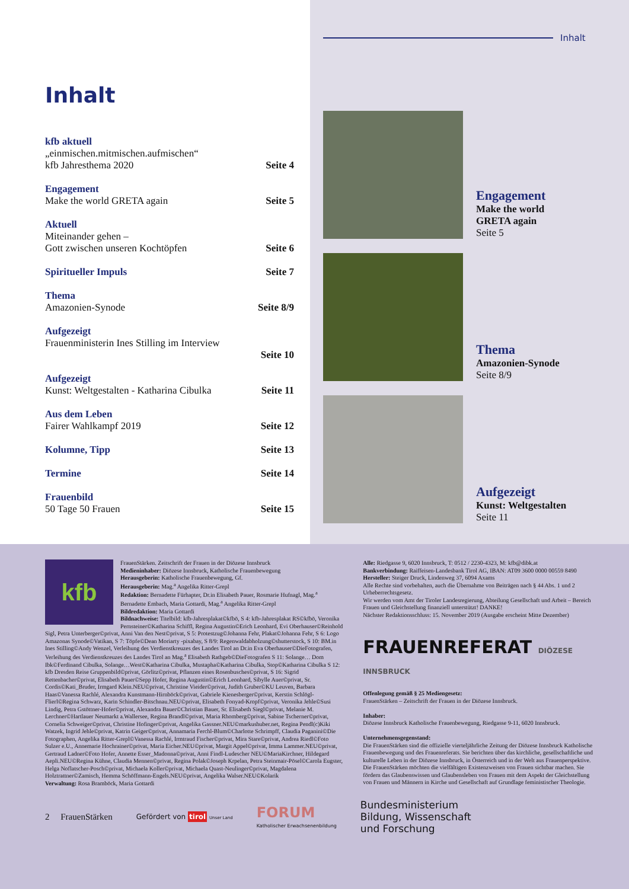Inhalt
kfb aktuell
„einmischen.mitmischen.aufmischen“
kfb Jahresthema 2020 Seite 4
Engagement
Make the world GRETA again Seite 5
Aktuell
Miteinander gehen –
Gott zwischen unseren Kochtöpfen Seite 6
Spiritueller Impuls Seite 7
Thema
Amazonien-Synode Seite 8/9
Aufgezeigt
Frauenministerin Ines Stilling im Interview
Seite 10
Aufgezeigt
Kunst: Weltgestalten - Katharina Cibulka Seite 11
Aus dem Leben
Fairer Wahlkampf 2019 Seite 12
Kolumne, Tipp Seite 13
Termine Seite 14
Frauenbild
50 Tage 50 Frauen Seite 15
Inhalt
Engagement
Make the world
GRETA again
Seite 5
Thema
Amazonien-Synode
Seite 8/9
Aufgezeigt
Kunst: Weltgestalten
Seite 11
kfb
FrauenStärken. Zeitschrift der Frauen in der Diözese Innsbruck
Medieninhaber: Diözese Innsbruck, Katholische Frauenbewegung
Herausgeberin: Katholische Frauenbewegung, Gf.
Herausgeberin: Mag.<sup>a</sup> Angelika Ritter-Grepl
Redaktion: Bernadette Fürhapter, Dr.in Elisabeth Pauer, Rosmarie Hufnagl, Mag.<sup>a</sup> Bernadette Embach, Maria Gottardi, Mag.<sup>a</sup> Angelika Ritter-Grepl
Bildredaktion: Maria Gottardi
Bildnachweise: Titelbild: kfb-Jahresplakat©kfbö, S 4: kfb-Jahresplakat RS©kfbö, Veronika Pernsteiner©Katharina Schiffl, Regina Augustin©Erich Leonhard, Evi Oberhauser©Reinhold Sigl, Petra Unterberger©privat, Anni Van den Nest©privat, S 5: Protestzug©Johanna Fehr, Plakat©Johanna Fehr, S 6: Logo Amazonas Synode©Vatikan, S 7: Töpfe©Dean Moriarty -pixabay, S 8/9: Regenwaldabholzung©shutterstock, S 10: BM.in Ines Stilling©Andy Wenzel, Verleihung des Verdienstkreuzes des Landes Tirol an Dr.in Eva Oberhauser©DieFotografen, Verleihung des Verdienstkreuzes des Landes Tirol an Mag.<sup>a</sup> Elisabeth Rathgeb©DieFotografen S 11: Solange… Dom Ibk©Ferdinand Cibulka, Solange…West©Katharina Cibulka, Mustapha©Katharina Cibulka, Stop©Katharina Cibulka S 12: kfb Dresden Reise Gruppenbild©privat, Görlitz©privat, Pflanzen eines Rosenbusches©privat, S 16: Sigrid Rettenbacher©privat, Elisabeth Pauer©Sepp Hofer, Regina Augustin©Erich Leonhard, Sibylle Auer©privat, Sr. Cordis©Kati_Bruder, Irmgard Klein.NEU©privat, Christine Vieider©privat, Judith Gruber©KU Leuven, Barbara Haas©Vanessa Rachlé, Alexandra Kunstmann-Hirnböck©privat, Gabriele Kienesberger©privat, Kerstin Schlögl-Flierl©Regina Schwarz, Karin Schindler-Bitschnau.NEU©privat, Elisabeth Fonyad-Kropf©privat, Veronika Jehle©Susi Lindig, Petra Gstöttner-Hofer©privat, Alexandra Bauer©Christian Bauer, Sr. Elisabeth Siegl©privat, Melanie M. Lerchner©Hartlauer Neumarkt a.Wallersee, Regina Brandl©privat, Maria Rhomberg©privat, Sabine Tscherner©privat, Cornelia Schweiger©privat, Christine Hofinger©privat, Angelika Gassner.NEU©markushuber.net, Regina Pendl(c)Kiki Watzek, Ingrid Jehle©privat, Katrin Geiger©privat, Annamaria Ferchl-Blum©Charlotte Schrimpff, Claudia Paganini©Die Fotographen, Angelika Ritter-Grepl©Vanessa Rachlé, Irmtraud Fischer©privat, Mira Stare©privat, Andrea Riedl©Foto Sulzer e.U., Annemarie Hochrainer©privat, Maria Eicher.NEU©privat, Margit Appel©privat, Imma Lammer.NEU©privat, Gertraud Ladner©Foto Hofer, Annette Esser_Madonna©privat, Anni Findl-Ludescher NEU©MariaKirchner, Hildegard Aepli.NEU©Regina Kühne, Claudia Mennen©privat, Regina Polak©Joseph Krpelan, Petra Steinmair-Pösel©Carola Eugster, Helga Noflatscher-Posch©privat, Michaela Koller©privat, Michaela Quast-Neulinger©privat, Magdalena Holztrattner©Zamisch, Hemma Schöffmann-Engels.NEU©privat, Angelika Walser.NEU©Kolarik
Verwaltung: Rosa Bramböck, Maria Gottardi
Alle: Riedgasse 9, 6020 Innsbruck, T: 0512 / 2230-4323, M: kfb@dibk.at
Bankverbindung: Raiffeisen-Landesbank Tirol AG, IBAN: AT09 3600 0000 00559 8490
Hersteller: Steiger Druck, Lindenweg 37, 6094 Axams
Alle Rechte sind vorbehalten, auch die Übernahme von Beiträgen nach § 44 Abs. 1 und 2 Urheberrechtsgesetz.
Wir werden vom Amt der Tiroler Landesregierung, Abteilung Gesellschaft und Arbeit – Bereich Frauen und Gleichstellung finanziell unterstützt! DANKE!
Nächster Redaktionsschluss: 15. November 2019 (Ausgabe erscheint Mitte Dezember)
FRAUENREFERAT DIÖZESE INNSBRUCK
Offenlegung gemäß § 25 Mediengesetz:
FrauenStärken – Zeitschrift der Frauen in der Diözese Innsbruck.
Inhaber:
Diözese Innsbruck Katholische Frauenbewegung, Riedgasse 9-11, 6020 Innsbruck.
Unternehmensgegenstand:
Die FrauenStärken sind die offizielle vierteljährliche Zeitung der Diözese Innsbruck Katholische Frauenbewegung und des Frauenreferats. Sie berichten über das kirchliche, gesellschaftliche und kulturelle Leben in der Diözese Innsbruck, in Österreich und in der Welt aus Frauenperspektive. Die FrauenStärken möchten die vielfältigen Existenzweisen von Frauen sichtbar machen. Sie fördern das Glaubenswissen und Glaubensleben von Frauen mit dem Aspekt der Gleichstellung von Frauen und Männern in Kirche und Gesellschaft auf Grundlage feministischer Theologie.
2 FrauenStärken Gefördert von tirol Unser Land FORUM
Katholischer Erwachsenenbildung Bundesministerium
Bildung, Wissenschaft
und Forschung